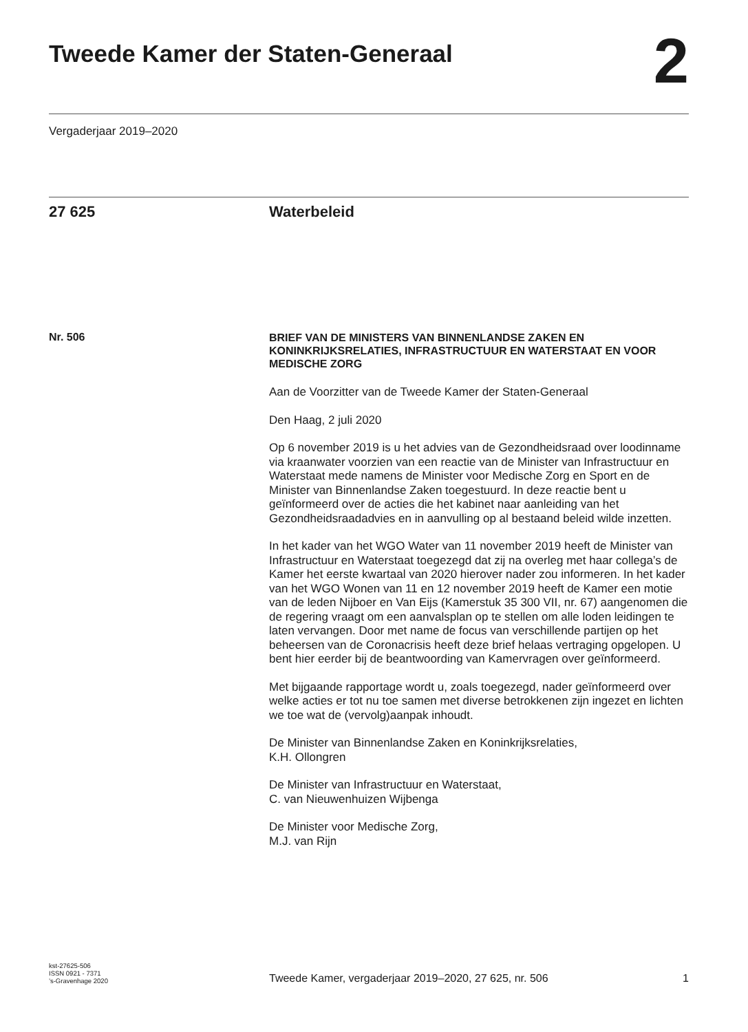Tweede Kamer der Staten-Generaal
2
Vergaderjaar 2019–2020
27 625 Waterbeleid
Nr. 506
BRIEF VAN DE MINISTERS VAN BINNENLANDSE ZAKEN EN KONINKRIJKSRELATIES, INFRASTRUCTUUR EN WATERSTAAT EN VOOR MEDISCHE ZORG
Aan de Voorzitter van de Tweede Kamer der Staten-Generaal
Den Haag, 2 juli 2020
Op 6 november 2019 is u het advies van de Gezondheidsraad over loodinname via kraanwater voorzien van een reactie van de Minister van Infrastructuur en Waterstaat mede namens de Minister voor Medische Zorg en Sport en de Minister van Binnenlandse Zaken toegestuurd. In deze reactie bent u geïnformeerd over de acties die het kabinet naar aanleiding van het Gezondheidsraadadvies en in aanvulling op al bestaand beleid wilde inzetten.
In het kader van het WGO Water van 11 november 2019 heeft de Minister van Infrastructuur en Waterstaat toegezegd dat zij na overleg met haar collega’s de Kamer het eerste kwartaal van 2020 hierover nader zou informeren. In het kader van het WGO Wonen van 11 en 12 november 2019 heeft de Kamer een motie van de leden Nijboer en Van Eijs (Kamerstuk 35 300 VII, nr. 67) aangenomen die de regering vraagt om een aanvalsplan op te stellen om alle loden leidingen te laten vervangen. Door met name de focus van verschillende partijen op het beheersen van de Coronacrisis heeft deze brief helaas vertraging opgelopen. U bent hier eerder bij de beantwoording van Kamervragen over geïnformeerd.
Met bijgaande rapportage wordt u, zoals toegezegd, nader geïnformeerd over welke acties er tot nu toe samen met diverse betrokkenen zijn ingezet en lichten we toe wat de (vervolg)aanpak inhoudt.
De Minister van Binnenlandse Zaken en Koninkrijksrelaties,
K.H. Ollongren
De Minister van Infrastructuur en Waterstaat,
C. van Nieuwenhuizen Wijbenga
De Minister voor Medische Zorg,
M.J. van Rijn
kst-27625-506
ISSN 0921 - 7371
’s-Gravenhage 2020
Tweede Kamer, vergaderjaar 2019–2020, 27 625, nr. 506 1